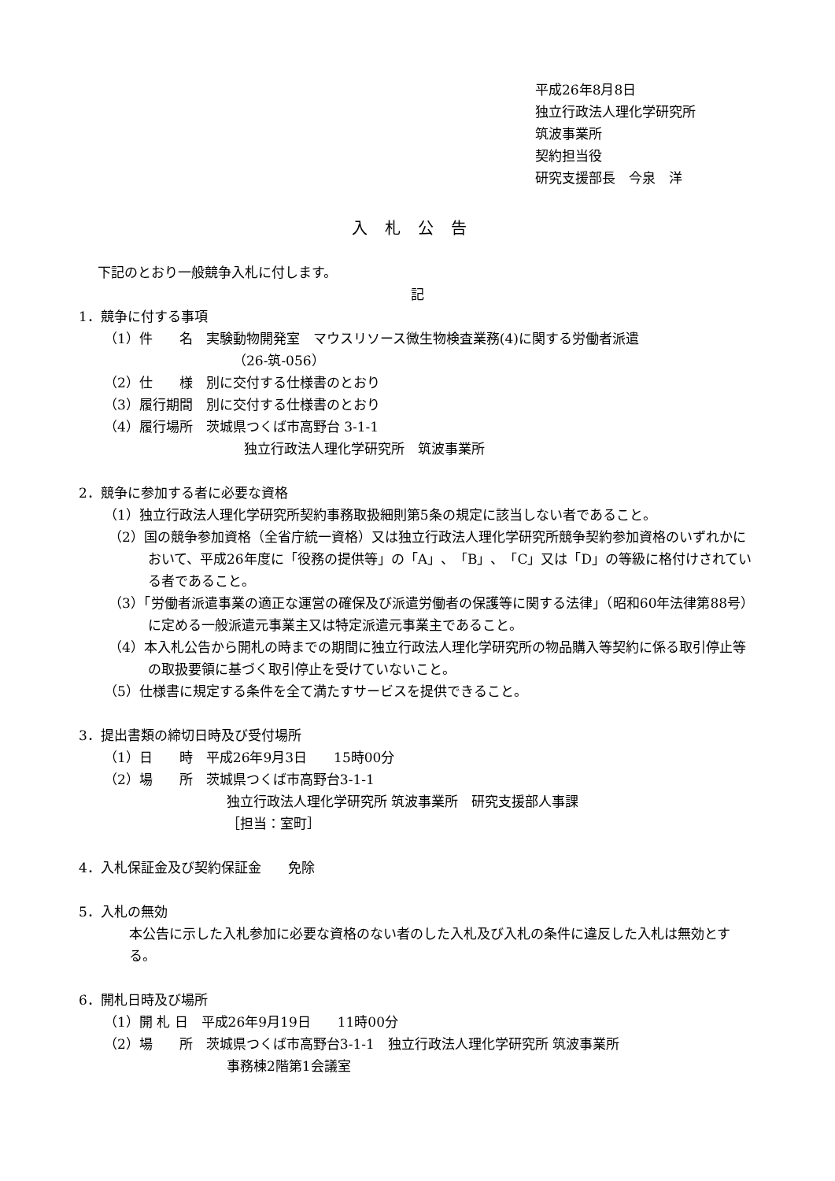平成26年8月8日
独立行政法人理化学研究所
筑波事業所
契約担当役
研究支援部長　今泉　洋
入札公告
下記のとおり一般競争入札に付します。
記
1．競争に付する事項
（1）件　　名　実験動物開発室　マウスリソース微生物検査業務(4)に関する労働者派遣
（26-筑-056）
（2）仕　　様　別に交付する仕様書のとおり
（3）履行期間　別に交付する仕様書のとおり
（4）履行場所　茨城県つくば市高野台 3-1-1
独立行政法人理化学研究所　筑波事業所
2．競争に参加する者に必要な資格
（1）独立行政法人理化学研究所契約事務取扱細則第5条の規定に該当しない者であること。
（2）国の競争参加資格（全省庁統一資格）又は独立行政法人理化学研究所競争契約参加資格のいずれかにおいて、平成26年度に「役務の提供等」の「A」、「B」、「C」又は「D」の等級に格付けされている者であること。
（3）「労働者派遣事業の適正な運営の確保及び派遣労働者の保護等に関する法律」（昭和60年法律第88号）に定める一般派遣元事業主又は特定派遣元事業主であること。
（4）本入札公告から開札の時までの期間に独立行政法人理化学研究所の物品購入等契約に係る取引停止等の取扱要領に基づく取引停止を受けていないこと。
（5）仕様書に規定する条件を全て満たすサービスを提供できること。
3．提出書類の締切日時及び受付場所
（1）日　　時　平成26年9月3日　　15時00分
（2）場　　所　茨城県つくば市高野台3-1-1
独立行政法人理化学研究所 筑波事業所　研究支援部人事課
［担当：室町］
4．入札保証金及び契約保証金　　免除
5．入札の無効
本公告に示した入札参加に必要な資格のない者のした入札及び入札の条件に違反した入札は無効とする。
6．開札日時及び場所
（1）開 札 日　平成26年9月19日　　11時00分
（2）場　　所　茨城県つくば市高野台3-1-1　独立行政法人理化学研究所 筑波事業所
事務棟2階第1会議室